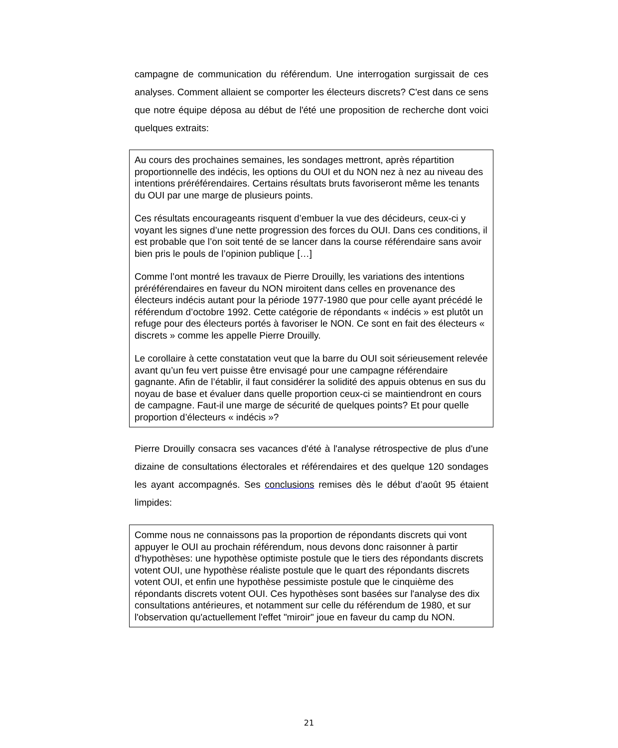campagne de communication du référendum. Une interrogation surgissait de ces analyses. Comment allaient se comporter les électeurs discrets? C'est dans ce sens que notre équipe déposa au début de l'été une proposition de recherche dont voici quelques extraits:
Au cours des prochaines semaines, les sondages mettront, après répartition proportionnelle des indécis, les options du OUI et du NON nez à nez au niveau des intentions préréférendaires. Certains résultats bruts favoriseront même les tenants du OUI par une marge de plusieurs points.
Ces résultats encourageants risquent d’embuer la vue des décideurs, ceux-ci y voyant les signes d’une nette progression des forces du OUI. Dans ces conditions, il est probable que l’on soit tenté de se lancer dans la course référendaire sans avoir bien pris le pouls de l’opinion publique […]
Comme l’ont montré les travaux de Pierre Drouilly, les variations des intentions préréférendaires en faveur du NON miroitent dans celles en provenance des électeurs indécis autant pour la période 1977-1980 que pour celle ayant précédé le référendum d’octobre 1992. Cette catégorie de répondants « indécis » est plutôt un refuge pour des électeurs portés à favoriser le NON. Ce sont en fait des électeurs « discrets » comme les appelle Pierre Drouilly.
Le corollaire à cette constatation veut que la barre du OUI soit sérieusement relevée avant qu’un feu vert puisse être envisagé pour une campagne référendaire gagnante. Afin de l’établir, il faut considérer la solidité des appuis obtenus en sus du noyau de base et évaluer dans quelle proportion ceux-ci se maintiendront en cours de campagne. Faut-il une marge de sécurité de quelques points? Et pour quelle proportion d’électeurs « indécis »?
Pierre Drouilly consacra ses vacances d'été à l'analyse rétrospective de plus d'une dizaine de consultations électorales et référendaires et des quelque 120 sondages les ayant accompagnés. Ses conclusions remises dès le début d’août 95 étaient limpides:
Comme nous ne connaissons pas la proportion de répondants discrets qui vont appuyer le OUI au prochain référendum, nous devons donc raisonner à partir d'hypothèses: une hypothèse optimiste postule que le tiers des répondants discrets votent OUI, une hypothèse réaliste postule que le quart des répondants discrets votent OUI, et enfin une hypothèse pessimiste postule que le cinquième des répondants discrets votent OUI. Ces hypothèses sont basées sur l'analyse des dix consultations antérieures, et notamment sur celle du référendum de 1980, et sur l'observation qu'actuellement l'effet "miroir" joue en faveur du camp du NON.
21